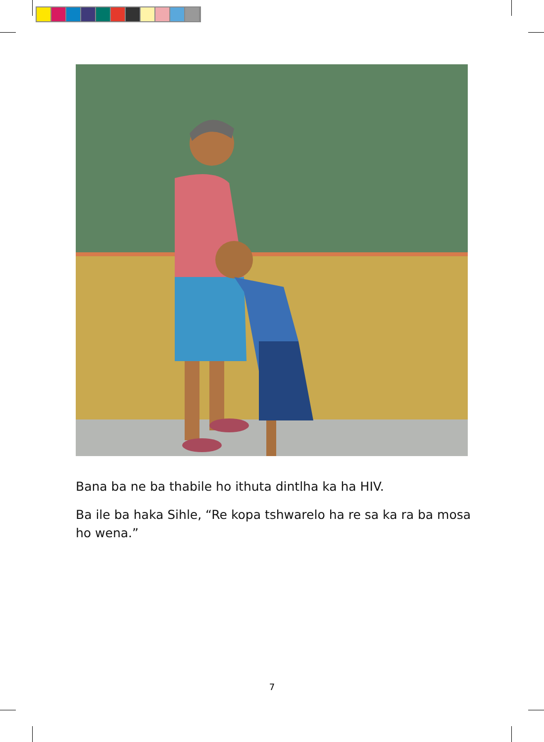Bana ba ne ba thabile ho ithuta dintlha ka ha HIV.
Ba ile ba haka Sihle, “Re kopa tshwarelo ha re sa ka ra ba mosa ho wena.”
7